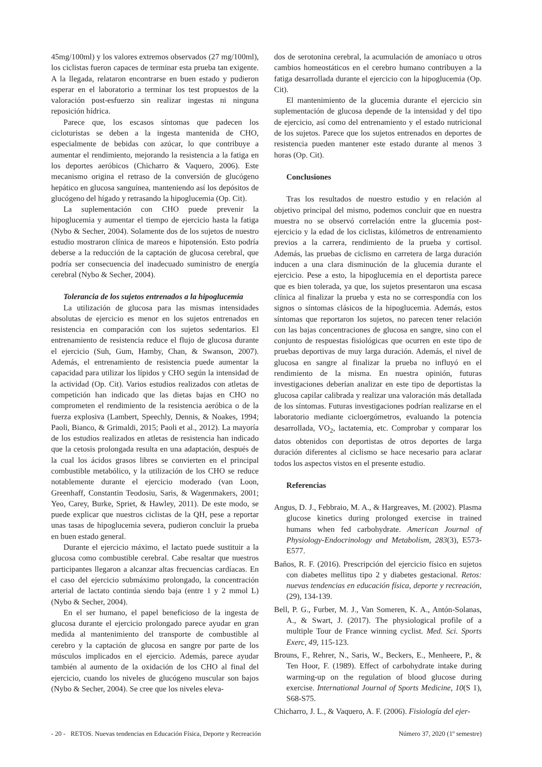45mg/100ml) y los valores extremos observados (27 mg/100ml), los ciclistas fueron capaces de terminar esta prueba tan exigente. A la llegada, relataron encontrarse en buen estado y pudieron esperar en el laboratorio a terminar los test propuestos de la valoración post-esfuerzo sin realizar ingestas ni ninguna reposición hídrica.
Parece que, los escasos síntomas que padecen los cicloturistas se deben a la ingesta mantenida de CHO, especialmente de bebidas con azúcar, lo que contribuye a aumentar el rendimiento, mejorando la resistencia a la fatiga en los deportes aeróbicos (Chicharro & Vaquero, 2006). Este mecanismo origina el retraso de la conversión de glucógeno hepático en glucosa sanguínea, manteniendo así los depósitos de glucógeno del hígado y retrasando la hipoglucemia (Op. Cit).
La suplementación con CHO puede prevenir la hipoglucemia y aumentar el tiempo de ejercicio hasta la fatiga (Nybo & Secher, 2004). Solamente dos de los sujetos de nuestro estudio mostraron clínica de mareos e hipotensión. Esto podría deberse a la reducción de la captación de glucosa cerebral, que podría ser consecuencia del inadecuado suministro de energía cerebral (Nybo & Secher, 2004).
Tolerancia de los sujetos entrenados a la hipoglucemia
La utilización de glucosa para las mismas intensidades absolutas de ejercicio es menor en los sujetos entrenados en resistencia en comparación con los sujetos sedentarios. El entrenamiento de resistencia reduce el flujo de glucosa durante el ejercicio (Suh, Gum, Hamby, Chan, & Swanson, 2007). Además, el entrenamiento de resistencia puede aumentar la capacidad para utilizar los lípidos y CHO según la intensidad de la actividad (Op. Cit). Varios estudios realizados con atletas de competición han indicado que las dietas bajas en CHO no comprometen el rendimiento de la resistencia aeróbica o de la fuerza explosiva (Lambert, Speechly, Dennis, & Noakes, 1994; Paoli, Bianco, & Grimaldi, 2015; Paoli et al., 2012). La mayoría de los estudios realizados en atletas de resistencia han indicado que la cetosis prolongada resulta en una adaptación, después de la cual los ácidos grasos libres se convierten en el principal combustible metabólico, y la utilización de los CHO se reduce notablemente durante el ejercicio moderado (van Loon, Greenhaff, Constantin Teodosiu, Saris, & Wagenmakers, 2001; Yeo, Carey, Burke, Spriet, & Hawley, 2011). De este modo, se puede explicar que nuestros ciclistas de la QH, pese a reportar unas tasas de hipoglucemia severa, pudieron concluir la prueba en buen estado general.
Durante el ejercicio máximo, el lactato puede sustituir a la glucosa como combustible cerebral. Cabe resaltar que nuestros participantes llegaron a alcanzar altas frecuencias cardíacas. En el caso del ejercicio submáximo prolongado, la concentración arterial de lactato continúa siendo baja (entre 1 y 2 mmol L) (Nybo & Secher, 2004).
En el ser humano, el papel beneficioso de la ingesta de glucosa durante el ejercicio prolongado parece ayudar en gran medida al mantenimiento del transporte de combustible al cerebro y la captación de glucosa en sangre por parte de los músculos implicados en el ejercicio. Además, parece ayudar también al aumento de la oxidación de los CHO al final del ejercicio, cuando los niveles de glucógeno muscular son bajos (Nybo & Secher, 2004). Se cree que los niveles eleva-
dos de serotonina cerebral, la acumulación de amoníaco u otros cambios homeostáticos en el cerebro humano contribuyen a la fatiga desarrollada durante el ejercicio con la hipoglucemia (Op. Cit).
El mantenimiento de la glucemia durante el ejercicio sin suplementación de glucosa depende de la intensidad y del tipo de ejercicio, así como del entrenamiento y el estado nutricional de los sujetos. Parece que los sujetos entrenados en deportes de resistencia pueden mantener este estado durante al menos 3 horas (Op. Cit).
Conclusiones
Tras los resultados de nuestro estudio y en relación al objetivo principal del mismo, podemos concluir que en nuestra muestra no se observó correlación entre la glucemia post-ejercicio y la edad de los ciclistas, kilómetros de entrenamiento previos a la carrera, rendimiento de la prueba y cortisol. Además, las pruebas de ciclismo en carretera de larga duración inducen a una clara disminución de la glucemia durante el ejercicio. Pese a esto, la hipoglucemia en el deportista parece que es bien tolerada, ya que, los sujetos presentaron una escasa clínica al finalizar la prueba y esta no se correspondía con los signos o síntomas clásicos de la hipoglucemia. Además, estos síntomas que reportaron los sujetos, no parecen tener relación con las bajas concentraciones de glucosa en sangre, sino con el conjunto de respuestas fisiológicas que ocurren en este tipo de pruebas deportivas de muy larga duración. Además, el nivel de glucosa en sangre al finalizar la prueba no influyó en el rendimiento de la misma. En nuestra opinión, futuras investigaciones deberían analizar en este tipo de deportistas la glucosa capilar calibrada y realizar una valoración más detallada de los síntomas. Futuras investigaciones podrían realizarse en el laboratorio mediante cicloergómetros, evaluando la potencia desarrollada, VO<sub>2</sub>, lactatemia, etc. Comprobar y comparar los datos obtenidos con deportistas de otros deportes de larga duración diferentes al ciclismo se hace necesario para aclarar todos los aspectos vistos en el presente estudio.
Referencias
Angus, D. J., Febbraio, M. A., & Hargreaves, M. (2002). Plasma glucose kinetics during prolonged exercise in trained humans when fed carbohydrate. American Journal of Physiology-Endocrinology and Metabolism, 283(3), E573-E577.
Baños, R. F. (2016). Prescripción del ejercicio físico en sujetos con diabetes mellitus tipo 2 y diabetes gestacional. Retos: nuevas tendencias en educación física, deporte y recreación, (29), 134-139.
Bell, P. G., Furber, M. J., Van Someren, K. A., Antón-Solanas, A., & Swart, J. (2017). The physiological profile of a multiple Tour de France winning cyclist. Med. Sci. Sports Exerc, 49, 115-123.
Brouns, F., Rehrer, N., Saris, W., Beckers, E., Menheere, P., & Ten Hoor, F. (1989). Effect of carbohydrate intake during warming-up on the regulation of blood glucose during exercise. International Journal of Sports Medicine, 10(S 1), S68-S75.
Chicharro, J. L., & Vaquero, A. F. (2006). Fisiología del ejer-
- 20 - RETOS. Nuevas tendencias en Educación Física, Deporte y Recreación Número 37, 2020 (1º semestre)